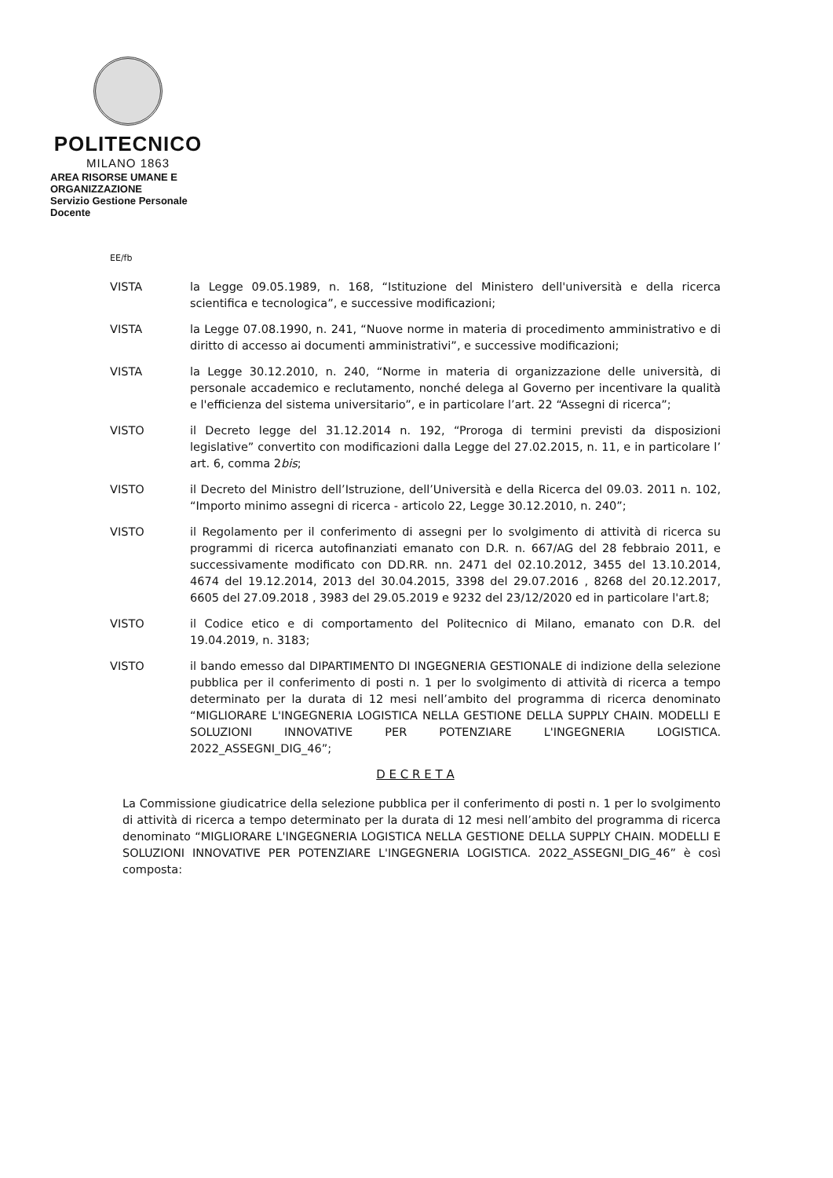POLITECNICO
MILANO 1863
AREA RISORSE UMANE E ORGANIZZAZIONE
Servizio Gestione Personale Docente
EE/fb
VISTA la Legge 09.05.1989, n. 168, “Istituzione del Ministero dell'università e della ricerca scientifica e tecnologica”, e successive modificazioni;
VISTA la Legge 07.08.1990, n. 241, “Nuove norme in materia di procedimento amministrativo e di diritto di accesso ai documenti amministrativi”, e successive modificazioni;
VISTA la Legge 30.12.2010, n. 240, “Norme in materia di organizzazione delle università, di personale accademico e reclutamento, nonché delega al Governo per incentivare la qualità e l'efficienza del sistema universitario”, e in particolare l’art. 22 “Assegni di ricerca”;
VISTO il Decreto legge del 31.12.2014 n. 192, “Proroga di termini previsti da disposizioni legislative” convertito con modificazioni dalla Legge del 27.02.2015, n. 11, e in particolare l’ art. 6, comma 2bis;
VISTO il Decreto del Ministro dell’Istruzione, dell’Università e della Ricerca del 09.03. 2011 n. 102, “Importo minimo assegni di ricerca - articolo 22, Legge 30.12.2010, n. 240”;
VISTO il Regolamento per il conferimento di assegni per lo svolgimento di attività di ricerca su programmi di ricerca autofinanziati emanato con D.R. n. 667/AG del 28 febbraio 2011, e successivamente modificato con DD.RR. nn. 2471 del 02.10.2012, 3455 del 13.10.2014, 4674 del 19.12.2014, 2013 del 30.04.2015, 3398 del 29.07.2016 , 8268 del 20.12.2017, 6605 del 27.09.2018 , 3983 del 29.05.2019 e 9232 del 23/12/2020 ed in particolare l'art.8;
VISTO il Codice etico e di comportamento del Politecnico di Milano, emanato con D.R. del 19.04.2019, n. 3183;
VISTO il bando emesso dal DIPARTIMENTO DI INGEGNERIA GESTIONALE di indizione della selezione pubblica per il conferimento di posti n. 1 per lo svolgimento di attività di ricerca a tempo determinato per la durata di 12 mesi nell’ambito del programma di ricerca denominato “MIGLIORARE L'INGEGNERIA LOGISTICA NELLA GESTIONE DELLA SUPPLY CHAIN. MODELLI E SOLUZIONI INNOVATIVE PER POTENZIARE L'INGEGNERIA LOGISTICA. 2022_ASSEGNI_DIG_46”;
D E C R E T A
La Commissione giudicatrice della selezione pubblica per il conferimento di posti n. 1 per lo svolgimento di attività di ricerca a tempo determinato per la durata di 12 mesi nell’ambito del programma di ricerca denominato “MIGLIORARE L'INGEGNERIA LOGISTICA NELLA GESTIONE DELLA SUPPLY CHAIN. MODELLI E SOLUZIONI INNOVATIVE PER POTENZIARE L'INGEGNERIA LOGISTICA. 2022_ASSEGNI_DIG_46” è così composta: